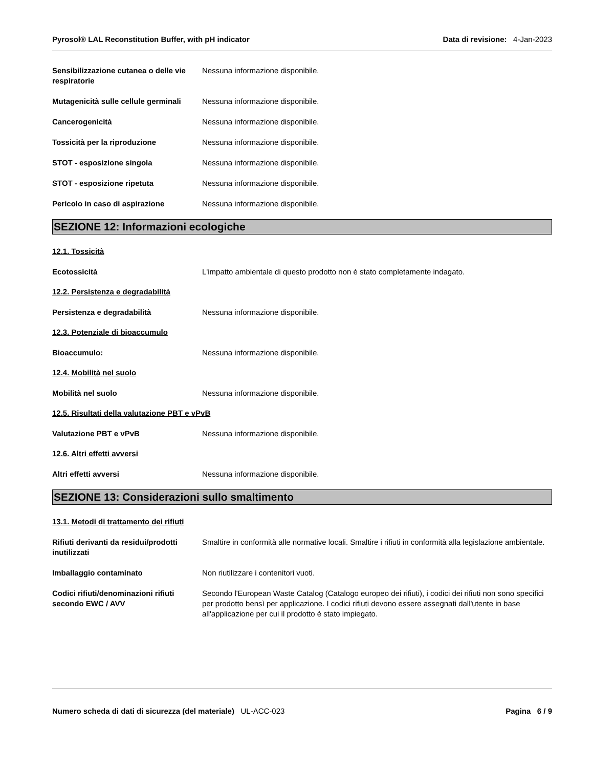Pyrosol® LAL Reconstitution Buffer, with pH indicator Data di revisione: 4-Jan-2023
Sensibilizzazione cutanea o delle vie respiratorie
Nessuna informazione disponibile.
Mutagenicità sulle cellule germinali
Nessuna informazione disponibile.
Cancerogenicità Nessuna informazione disponibile.
Tossicità per la riproduzione Nessuna informazione disponibile.
STOT - esposizione singola Nessuna informazione disponibile.
STOT - esposizione ripetuta Nessuna informazione disponibile.
Pericolo in caso di aspirazione Nessuna informazione disponibile.
SEZIONE 12: Informazioni ecologiche
12.1. Tossicità
Ecotossicità L'impatto ambientale di questo prodotto non è stato completamente indagato.
12.2. Persistenza e degradabilità
Persistenza e degradabilità Nessuna informazione disponibile.
12.3. Potenziale di bioaccumulo
Bioaccumulo: Nessuna informazione disponibile.
12.4. Mobilità nel suolo
Mobilità nel suolo Nessuna informazione disponibile.
12.5. Risultati della valutazione PBT e vPvB
Valutazione PBT e vPvB Nessuna informazione disponibile.
12.6. Altri effetti avversi
Altri effetti avversi Nessuna informazione disponibile.
SEZIONE 13: Considerazioni sullo smaltimento
13.1. Metodi di trattamento dei rifiuti
Rifiuti derivanti da residui/prodotti inutilizzati
Smaltire in conformità alle normative locali. Smaltire i rifiuti in conformità alla legislazione ambientale.
Imballaggio contaminato Non riutilizzare i contenitori vuoti.
Codici rifiuti/denominazioni rifiuti secondo EWC / AVV
Secondo l'European Waste Catalog (Catalogo europeo dei rifiuti), i codici dei rifiuti non sono specifici per prodotto bensì per applicazione. I codici rifiuti devono essere assegnati dall'utente in base all'applicazione per cui il prodotto è stato impiegato.
Numero scheda di dati di sicurezza (del materiale) UL-ACC-023 Pagina 6 / 9